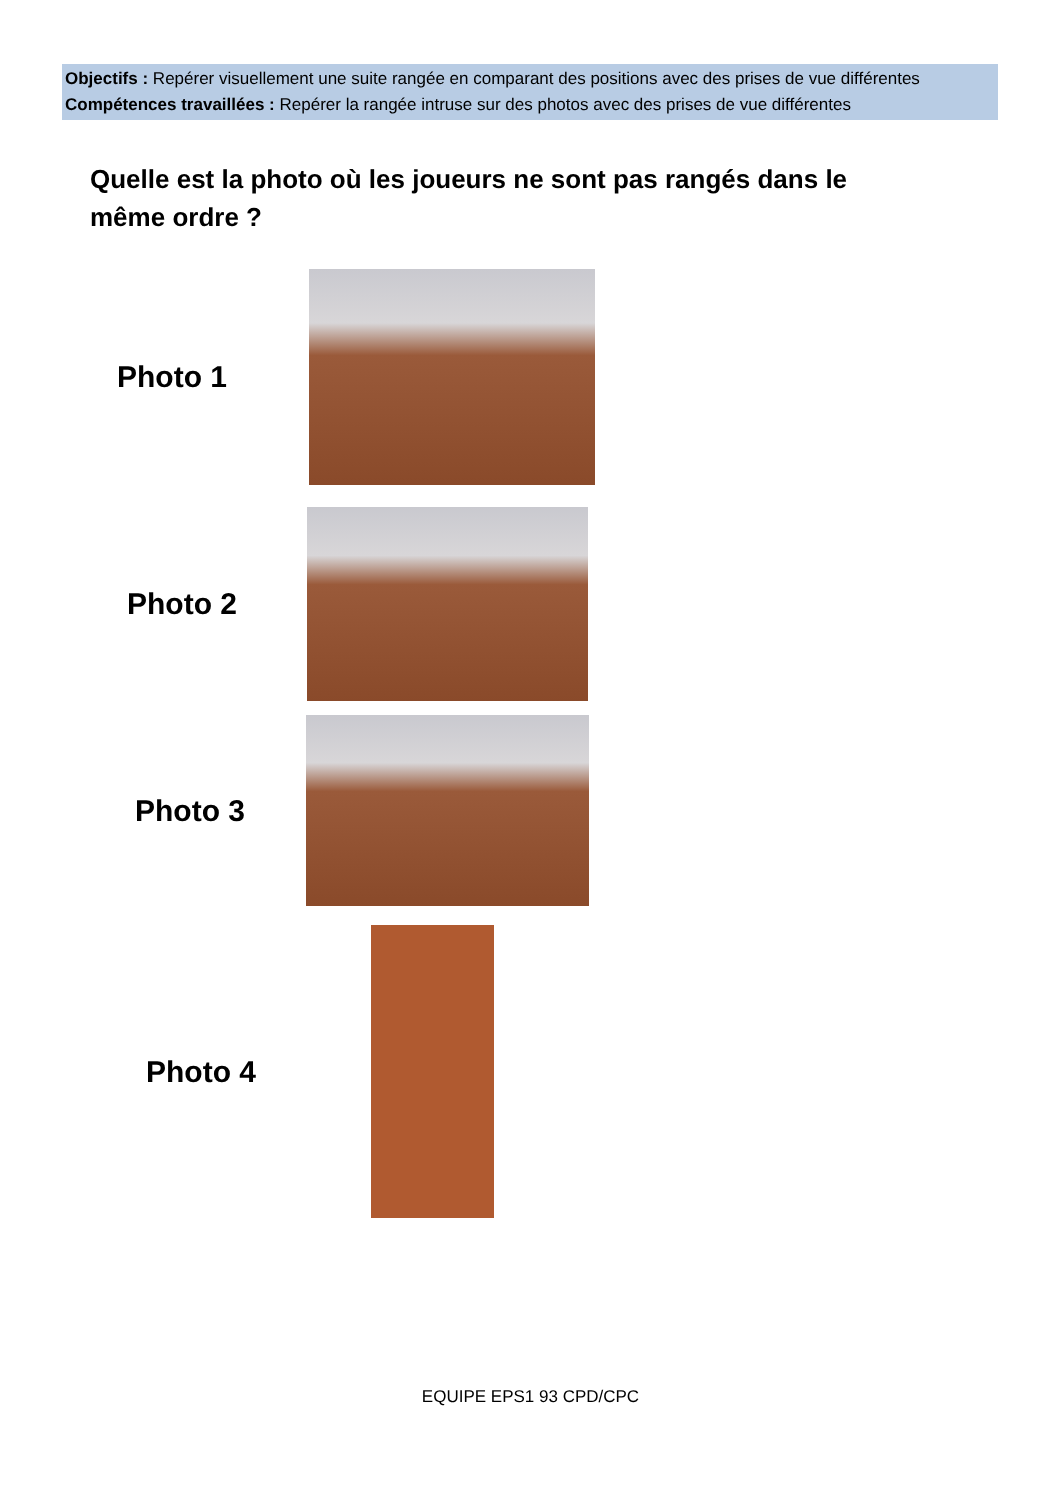Objectifs : Repérer visuellement une suite rangée en comparant des positions avec des prises de vue différentes
Compétences travaillées : Repérer la rangée intruse sur des photos avec des prises de vue différentes
Quelle est la photo où les joueurs ne sont pas rangés dans le même ordre ?
Photo 1
Photo 2
Photo 3
Photo 4
EQUIPE EPS1 93 CPD/CPC